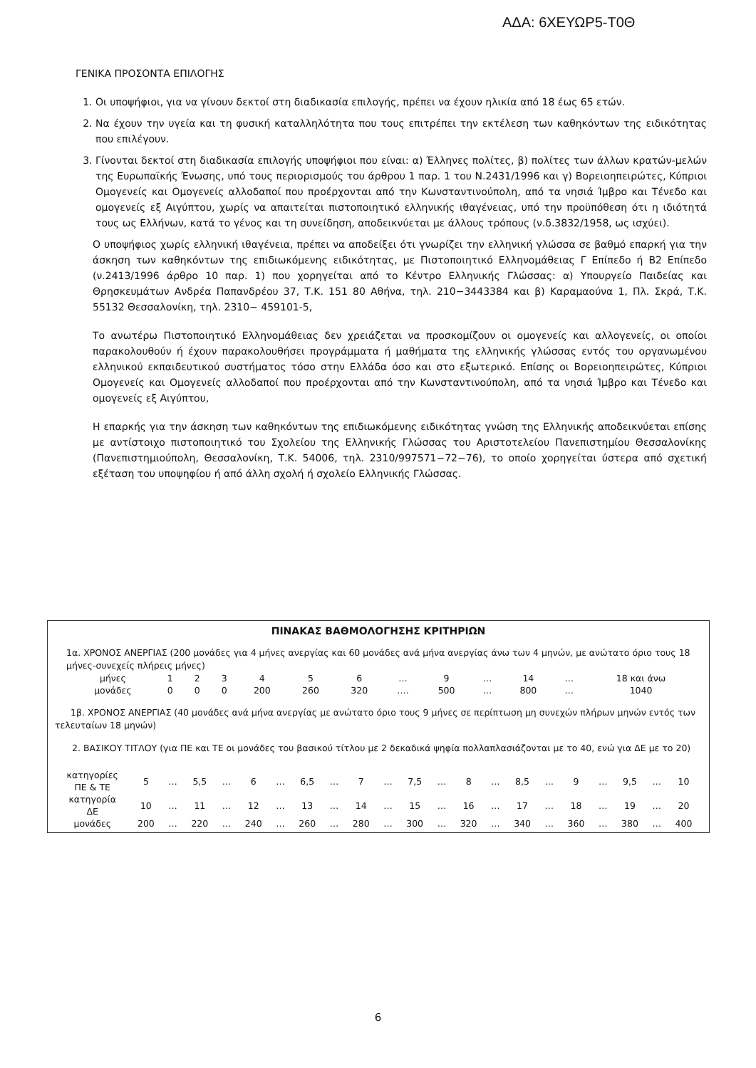ΑΔΑ: 6ΧΕΥΩΡ5-Τ0Θ
ΓΕΝΙΚΑ ΠΡΟΣΟΝΤΑ ΕΠΙΛΟΓΗΣ
1. Οι υποψήφιοι, για να γίνουν δεκτοί στη διαδικασία επιλογής, πρέπει να έχουν ηλικία από 18 έως 65 ετών.
2. Να έχουν την υγεία και τη φυσική καταλληλότητα που τους επιτρέπει την εκτέλεση των καθηκόντων της ειδικότητας που επιλέγουν.
3. Γίνονται δεκτοί στη διαδικασία επιλογής υποψήφιοι που είναι: α) Έλληνες πολίτες, β) πολίτες των άλλων κρατών-μελών της Ευρωπαϊκής Ένωσης, υπό τους περιορισμούς του άρθρου 1 παρ. 1 του Ν.2431/1996 και γ) Βορειοηπειρώτες, Κύπριοι Ομογενείς και Ομογενείς αλλοδαποί που προέρχονται από την Κωνσταντινούπολη, από τα νησιά Ίμβρο και Τένεδο και ομογενείς εξ Αιγύπτου, χωρίς να απαιτείται πιστοποιητικό ελληνικής ιθαγένειας, υπό την προϋπόθεση ότι η ιδιότητά τους ως Ελλήνων, κατά το γένος και τη συνείδηση, αποδεικνύεται με άλλους τρόπους (ν.δ.3832/1958, ως ισχύει).
Ο υποψήφιος χωρίς ελληνική ιθαγένεια, πρέπει να αποδείξει ότι γνωρίζει την ελληνική γλώσσα σε βαθμό επαρκή για την άσκηση των καθηκόντων της επιδιωκόμενης ειδικότητας, με Πιστοποιητικό Ελληνομάθειας Γ Επίπεδο ή Β2 Επίπεδο (ν.2413/1996 άρθρο 10 παρ. 1) που χορηγείται από το Κέντρο Ελληνικής Γλώσσας: α) Υπουργείο Παιδείας και Θρησκευμάτων Ανδρέα Παπανδρέου 37, Τ.Κ. 151 80 Αθήνα, τηλ. 210−3443384 και β) Καραμαούνα 1, Πλ. Σκρά, Τ.Κ. 55132 Θεσσαλονίκη, τηλ. 2310− 459101-5,
Το ανωτέρω Πιστοποιητικό Ελληνομάθειας δεν χρειάζεται να προσκομίζουν οι ομογενείς και αλλογενείς, οι οποίοι παρακολουθούν ή έχουν παρακολουθήσει προγράμματα ή μαθήματα της ελληνικής γλώσσας εντός του οργανωμένου ελληνικού εκπαιδευτικού συστήματος τόσο στην Ελλάδα όσο και στο εξωτερικό. Επίσης οι Βορειοηπειρώτες, Κύπριοι Ομογενείς και Ομογενείς αλλοδαποί που προέρχονται από την Κωνσταντινούπολη, από τα νησιά Ίμβρο και Τένεδο και ομογενείς εξ Αιγύπτου,
Η επαρκής για την άσκηση των καθηκόντων της επιδιωκόμενης ειδικότητας γνώση της Ελληνικής αποδεικνύεται επίσης με αντίστοιχο πιστοποιητικό του Σχολείου της Ελληνικής Γλώσσας του Αριστοτελείου Πανεπιστημίου Θεσσαλονίκης (Πανεπιστημιούπολη, Θεσσαλονίκη, Τ.Κ. 54006, τηλ. 2310/997571−72−76), το οποίο χορηγείται ύστερα από σχετική εξέταση του υποψηφίου ή από άλλη σχολή ή σχολείο Ελληνικής Γλώσσας.
ΠΙΝΑΚΑΣ ΒΑΘΜΟΛΟΓΗΣΗΣ ΚΡΙΤΗΡΙΩΝ
1α. ΧΡΟΝΟΣ ΑΝΕΡΓΙΑΣ (200 μονάδες για 4 μήνες ανεργίας και 60 μονάδες ανά μήνα ανεργίας άνω των 4 μηνών, με ανώτατο όριο τους 18 μήνες-συνεχείς πλήρεις μήνες)
| μήνες | 1 | 2 | 3 | 4 | 5 | 6 | … | 9 | … | 14 | … | 18 και άνω |
| μονάδες | 0 | 0 | 0 | 200 | 260 | 320 | …. | 500 | … | 800 | … | 1040 |
1β. ΧΡΟΝΟΣ ΑΝΕΡΓΙΑΣ (40 μονάδες ανά μήνα ανεργίας με ανώτατο όριο τους 9 μήνες σε περίπτωση μη συνεχών πλήρων μηνών εντός των τελευταίων 18 μηνών)
2. ΒΑΣΙΚΟΥ ΤΙΤΛΟΥ (για ΠΕ και ΤΕ οι μονάδες του βασικού τίτλου με 2 δεκαδικά ψηφία πολλαπλασιάζονται με το 40, ενώ για ΔΕ με το 20)
| κατηγορίες ΠΕ & ΤΕ | 5 | … | 5,5 | … | 6 | … | 6,5 | … | 7 | … | 7,5 | … | 8 | … | 8,5 | … | 9 | … | 9,5 | … | 10 |
| κατηγορία ΔΕ | 10 | … | 11 | … | 12 | … | 13 | … | 14 | … | 15 | … | 16 | … | 17 | … | 18 | … | 19 | … | 20 |
| μονάδες | 200 | … | 220 | … | 240 | … | 260 | … | 280 | … | 300 | … | 320 | … | 340 | … | 360 | … | 380 | … | 400 |
6